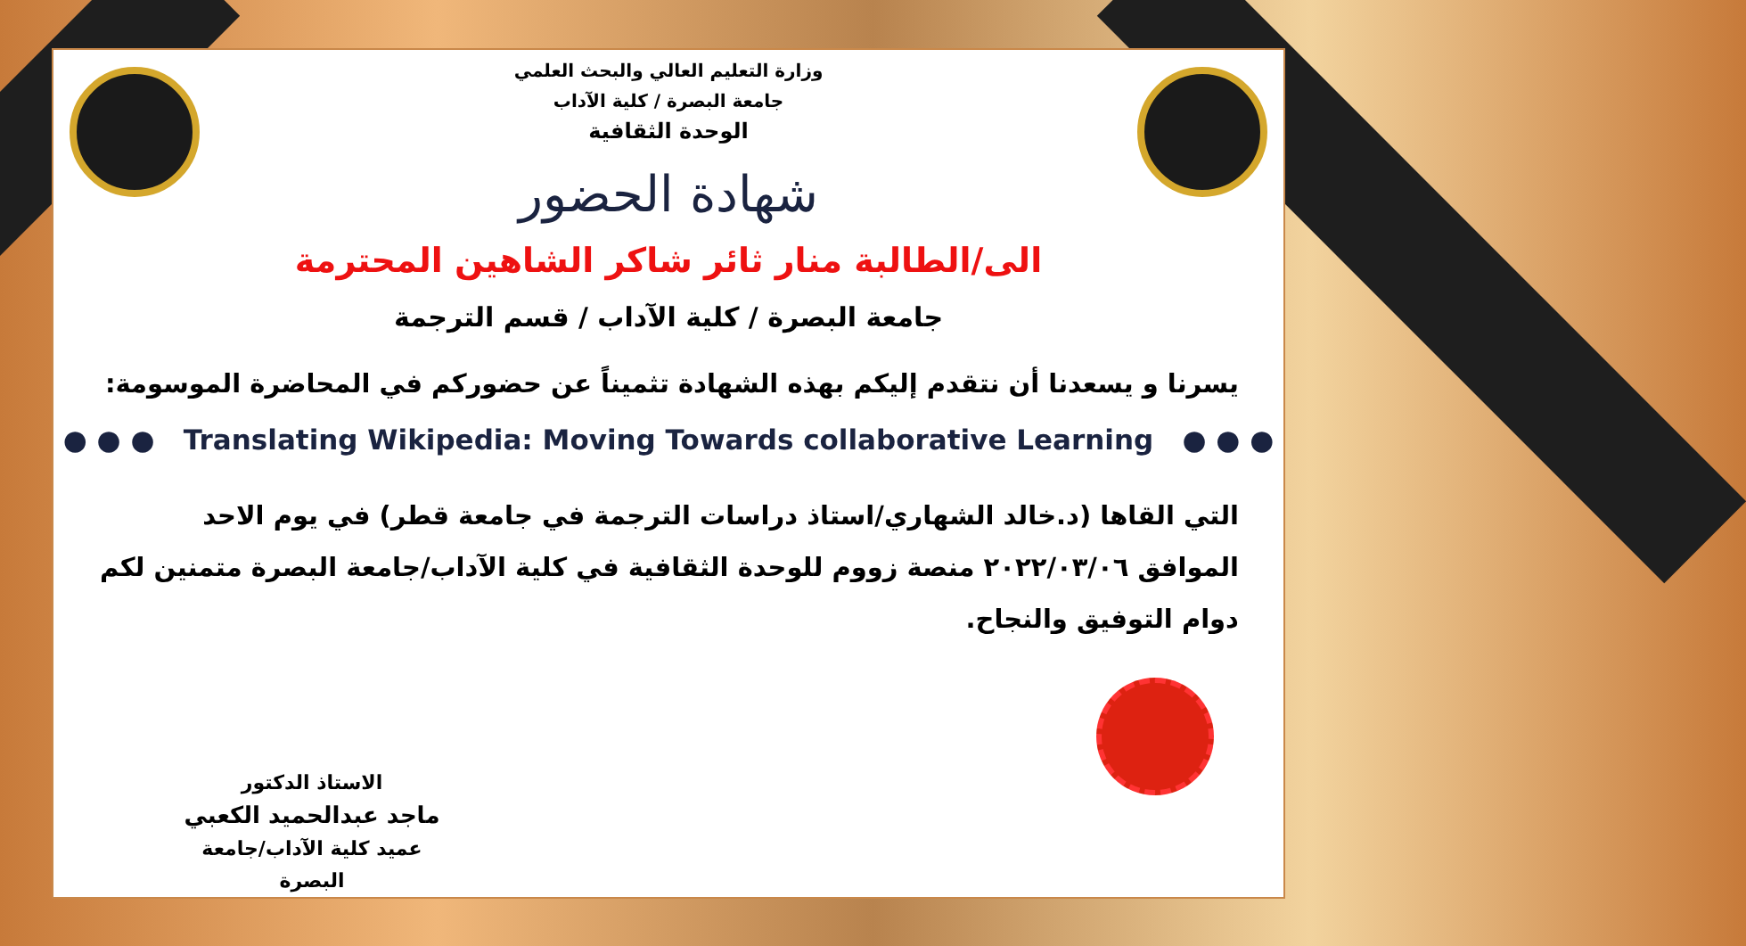وزارة التعليم العالي والبحث العلمي
جامعة البصرة / كلية الآداب
الوحدة الثقافية
شهادة الحضور
الى/الطالبة منار ثائر شاكر الشاهين المحترمة
جامعة البصرة / كلية الآداب / قسم الترجمة
يسرنا و يسعدنا أن نتقدم إليكم بهذه الشهادة تثميناً عن حضوركم في المحاضرة الموسومة:
● ● ● Translating Wikipedia: Moving Towards collaborative Learning ● ● ●
التي القاها (د.خالد الشهاري/استاذ دراسات الترجمة في جامعة قطر) في يوم الاحد الموافق ٢٠٢٢/٠٣/٠٦ منصة زووم للوحدة الثقافية في كلية الآداب/جامعة البصرة متمنين لكم دوام التوفيق والنجاح.
الاستاذ الدكتور
ماجد عبدالحميد الكعبي
عميد كلية الآداب/جامعة البصرة